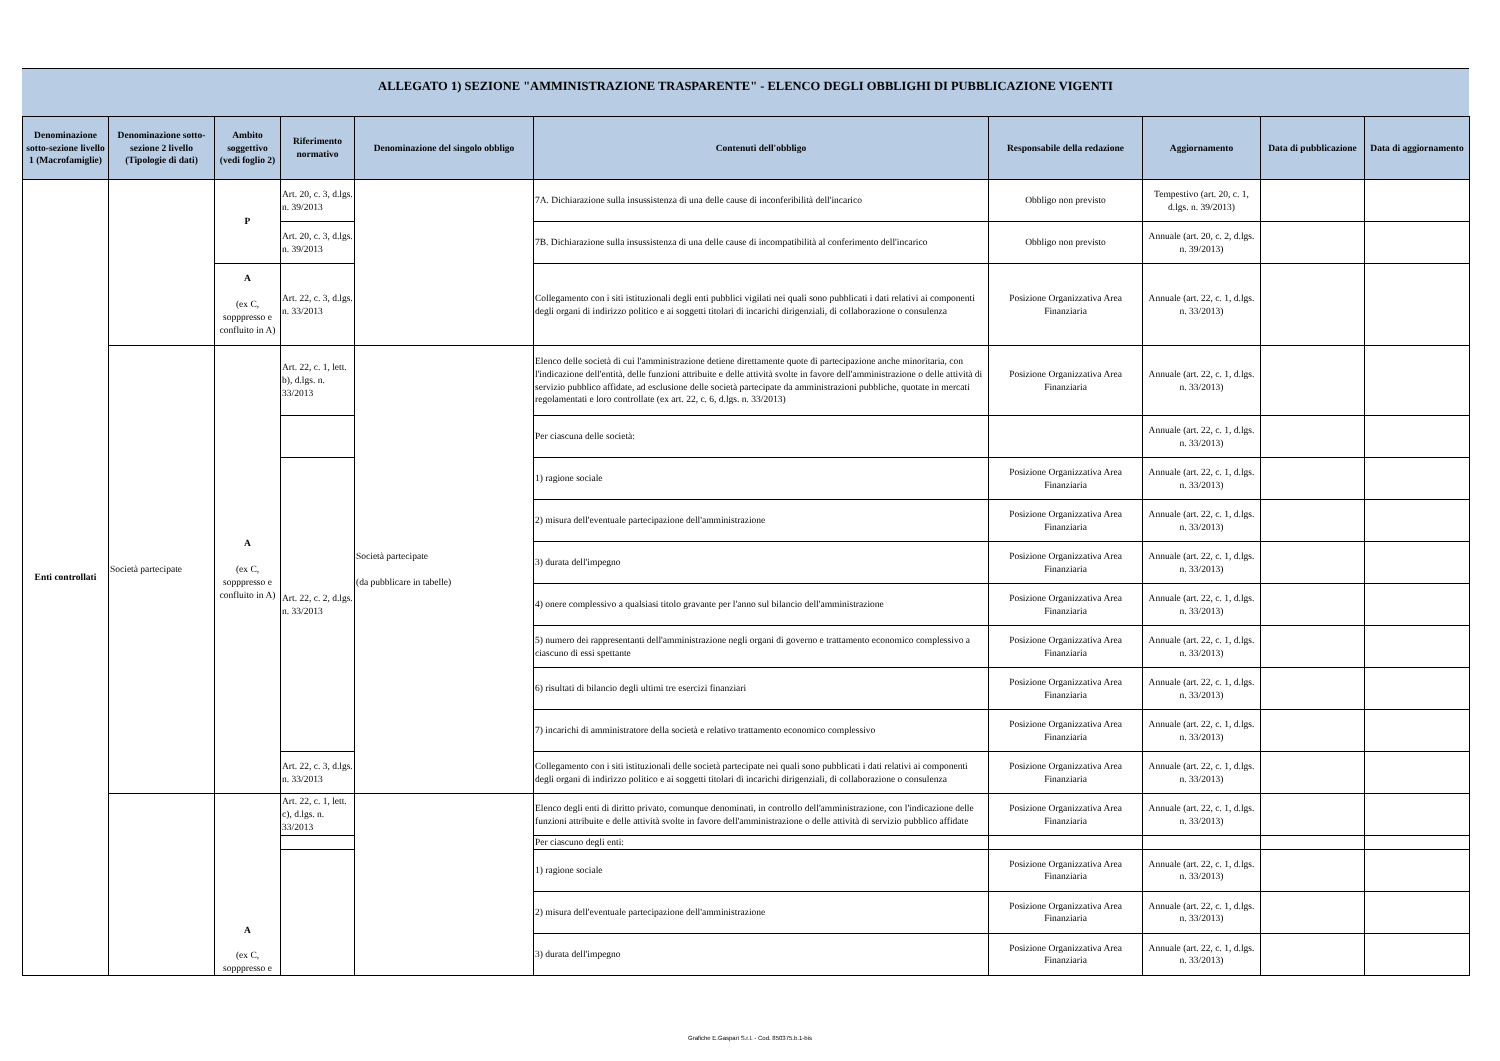ALLEGATO 1) SEZIONE "AMMINISTRAZIONE TRASPARENTE" - ELENCO DEGLI OBBLIGHI DI PUBBLICAZIONE VIGENTI
| Denominazione sotto-sezione livello 1 (Macrofamiglie) | Denominazione sotto-sezione 2 livello (Tipologie di dati) | Ambito soggettivo (vedi foglio 2) | Riferimento normativo | Denominazione del singolo obbligo | Contenuti dell'obbligo | Responsabile della redazione | Aggiornamento | Data di pubblicazione | Data di aggiornamento |
| --- | --- | --- | --- | --- | --- | --- | --- | --- | --- |
| Enti controllati | | P | Art. 20, c. 3, d.lgs. n. 39/2013 | | 7A. Dichiarazione sulla insussistenza di una delle cause di inconferibilità dell'incarico | Obbligo non previsto | Tempestivo (art. 20, c. 1, d.lgs. n. 39/2013) | | |
| | | | Art. 20, c. 3, d.lgs. n. 39/2013 | | 7B. Dichiarazione sulla insussistenza di una delle cause di incompatibilità al conferimento dell'incarico | Obbligo non previsto | Annuale (art. 20, c. 2, d.lgs. n. 39/2013) | | |
| | | A (ex C, sopppresso e confluito in A) | Art. 22, c. 3, d.lgs. n. 33/2013 | | Collegamento con i siti istituzionali degli enti pubblici vigilati nei quali sono pubblicati i dati relativi ai componenti degli organi di indirizzo politico e ai soggetti titolari di incarichi dirigenziali, di collaborazione o consulenza | Posizione Organizzativa Area Finanziaria | Annuale (art. 22, c. 1, d.lgs. n. 33/2013) | | |
| | Società partecipate | A (ex C, sopppresso e confluito in A) | Art. 22, c. 1, lett. b), d.lgs. n. 33/2013 | Società partecipate (da pubblicare in tabelle) | Elenco delle società di cui l'amministrazione detiene direttamente quote di partecipazione anche minoritaria, con l'indicazione dell'entità, delle funzioni attribuite e delle attività svolte in favore dell'amministrazione o delle attività di servizio pubblico affidate, ad esclusione delle società partecipate da amministrazioni pubbliche, quotate in mercati regolamentati e loro controllate (ex art. 22, c. 6, d.lgs. n. 33/2013) | Posizione Organizzativa Area Finanziaria | Annuale (art. 22, c. 1, d.lgs. n. 33/2013) | | |
| | | | | | Per ciascuna delle società: | | Annuale (art. 22, c. 1, d.lgs. n. 33/2013) | | |
| | | | Art. 22, c. 2, d.lgs. n. 33/2013 | | 1) ragione sociale | Posizione Organizzativa Area Finanziaria | Annuale (art. 22, c. 1, d.lgs. n. 33/2013) | | |
| | | | | | 2) misura dell'eventuale partecipazione dell'amministrazione | Posizione Organizzativa Area Finanziaria | Annuale (art. 22, c. 1, d.lgs. n. 33/2013) | | |
| | | | | | 3) durata dell'impegno | Posizione Organizzativa Area Finanziaria | Annuale (art. 22, c. 1, d.lgs. n. 33/2013) | | |
| | | | | | 4) onere complessivo a qualsiasi titolo gravante per l'anno sul bilancio dell'amministrazione | Posizione Organizzativa Area Finanziaria | Annuale (art. 22, c. 1, d.lgs. n. 33/2013) | | |
| | | | | | 5) numero dei rappresentanti dell'amministrazione negli organi di governo e trattamento economico complessivo a ciascuno di essi spettante | Posizione Organizzativa Area Finanziaria | Annuale (art. 22, c. 1, d.lgs. n. 33/2013) | | |
| | | | | | 6) risultati di bilancio degli ultimi tre esercizi finanziari | Posizione Organizzativa Area Finanziaria | Annuale (art. 22, c. 1, d.lgs. n. 33/2013) | | |
| | | | | | 7) incarichi di amministratore della società e relativo trattamento economico complessivo | Posizione Organizzativa Area Finanziaria | Annuale (art. 22, c. 1, d.lgs. n. 33/2013) | | |
| | | | Art. 22, c. 3, d.lgs. n. 33/2013 | | Collegamento con i siti istituzionali delle società partecipate nei quali sono pubblicati i dati relativi ai componenti degli organi di indirizzo politico e ai soggetti titolari di incarichi dirigenziali, di collaborazione o consulenza | Posizione Organizzativa Area Finanziaria | Annuale (art. 22, c. 1, d.lgs. n. 33/2013) | | |
| | | A (ex C, sopppresso e | Art. 22, c. 1, lett. c), d.lgs. n. 33/2013 | | Elenco degli enti di diritto privato, comunque denominati, in controllo dell'amministrazione, con l'indicazione delle funzioni attribuite e delle attività svolte in favore dell'amministrazione o delle attività di servizio pubblico affidate | Posizione Organizzativa Area Finanziaria | Annuale (art. 22, c. 1, d.lgs. n. 33/2013) | | |
| | | | | | Per ciascuno degli enti: | | | | |
| | | | | | 1) ragione sociale | Posizione Organizzativa Area Finanziaria | Annuale (art. 22, c. 1, d.lgs. n. 33/2013) | | |
| | | | | | 2) misura dell'eventuale partecipazione dell'amministrazione | Posizione Organizzativa Area Finanziaria | Annuale (art. 22, c. 1, d.lgs. n. 33/2013) | | |
| | | | | | 3) durata dell'impegno | Posizione Organizzativa Area Finanziaria | Annuale (art. 22, c. 1, d.lgs. n. 33/2013) | | |
Grafiche E.Gaspari S.r.l. - Cod. 850375.b.1-bis